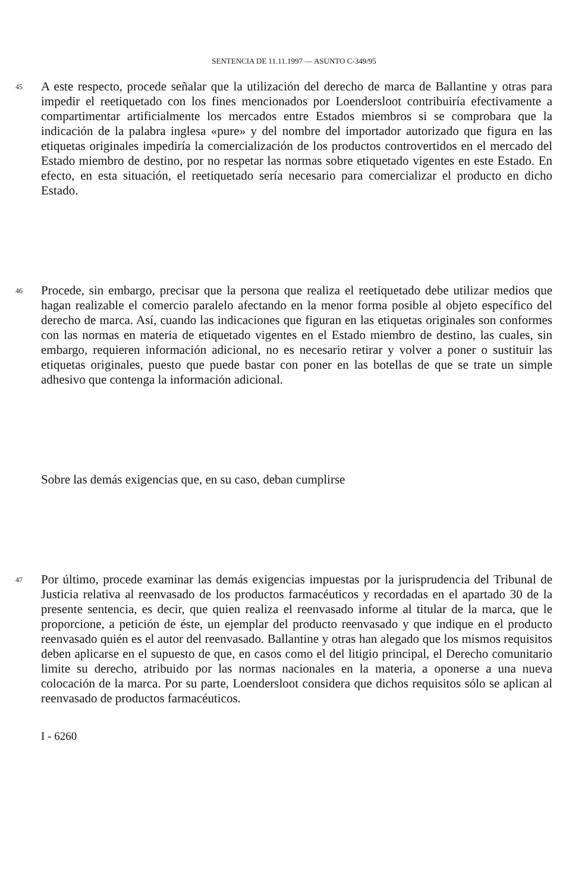SENTENCIA DE 11.11.1997 — ASUNTO C-349/95
45
A este respecto, procede señalar que la utilización del derecho de marca de Ballantine y otras para impedir el reetiquetado con los fines mencionados por Loendersloot contribuiría efectivamente a compartimentar artificialmente los mercados entre Estados miembros si se comprobara que la indicación de la palabra inglesa «pure» y del nombre del importador autorizado que figura en las etiquetas originales impediría la comercialización de los productos controvertidos en el mercado del Estado miembro de destino, por no respetar las normas sobre etiquetado vigentes en este Estado. En efecto, en esta situación, el reetiquetado sería necesario para comercializar el producto en dicho Estado.
46
Procede, sin embargo, precisar que la persona que realiza el reetiquetado debe utilizar medios que hagan realizable el comercio paralelo afectando en la menor forma posible al objeto específico del derecho de marca. Así, cuando las indicaciones que figuran en las etiquetas originales son conformes con las normas en materia de etiquetado vigentes en el Estado miembro de destino, las cuales, sin embargo, requieren información adicional, no es necesario retirar y volver a poner o sustituir las etiquetas originales, puesto que puede bastar con poner en las botellas de que se trate un simple adhesivo que contenga la información adicional.
Sobre las demás exigencias que, en su caso, deban cumplirse
47
Por último, procede examinar las demás exigencias impuestas por la jurisprudencia del Tribunal de Justicia relativa al reenvasado de los productos farmacéuticos y recordadas en el apartado 30 de la presente sentencia, es decir, que quien realiza el reenvasado informe al titular de la marca, que le proporcione, a petición de éste, un ejemplar del producto reenvasado y que indique en el producto reenvasado quién es el autor del reenvasado. Ballantine y otras han alegado que los mismos requisitos deben aplicarse en el supuesto de que, en casos como el del litigio principal, el Derecho comunitario limite su derecho, atribuido por las normas nacionales en la materia, a oponerse a una nueva colocación de la marca. Por su parte, Loendersloot considera que dichos requisitos sólo se aplican al reenvasado de productos farmacéuticos.
I - 6260